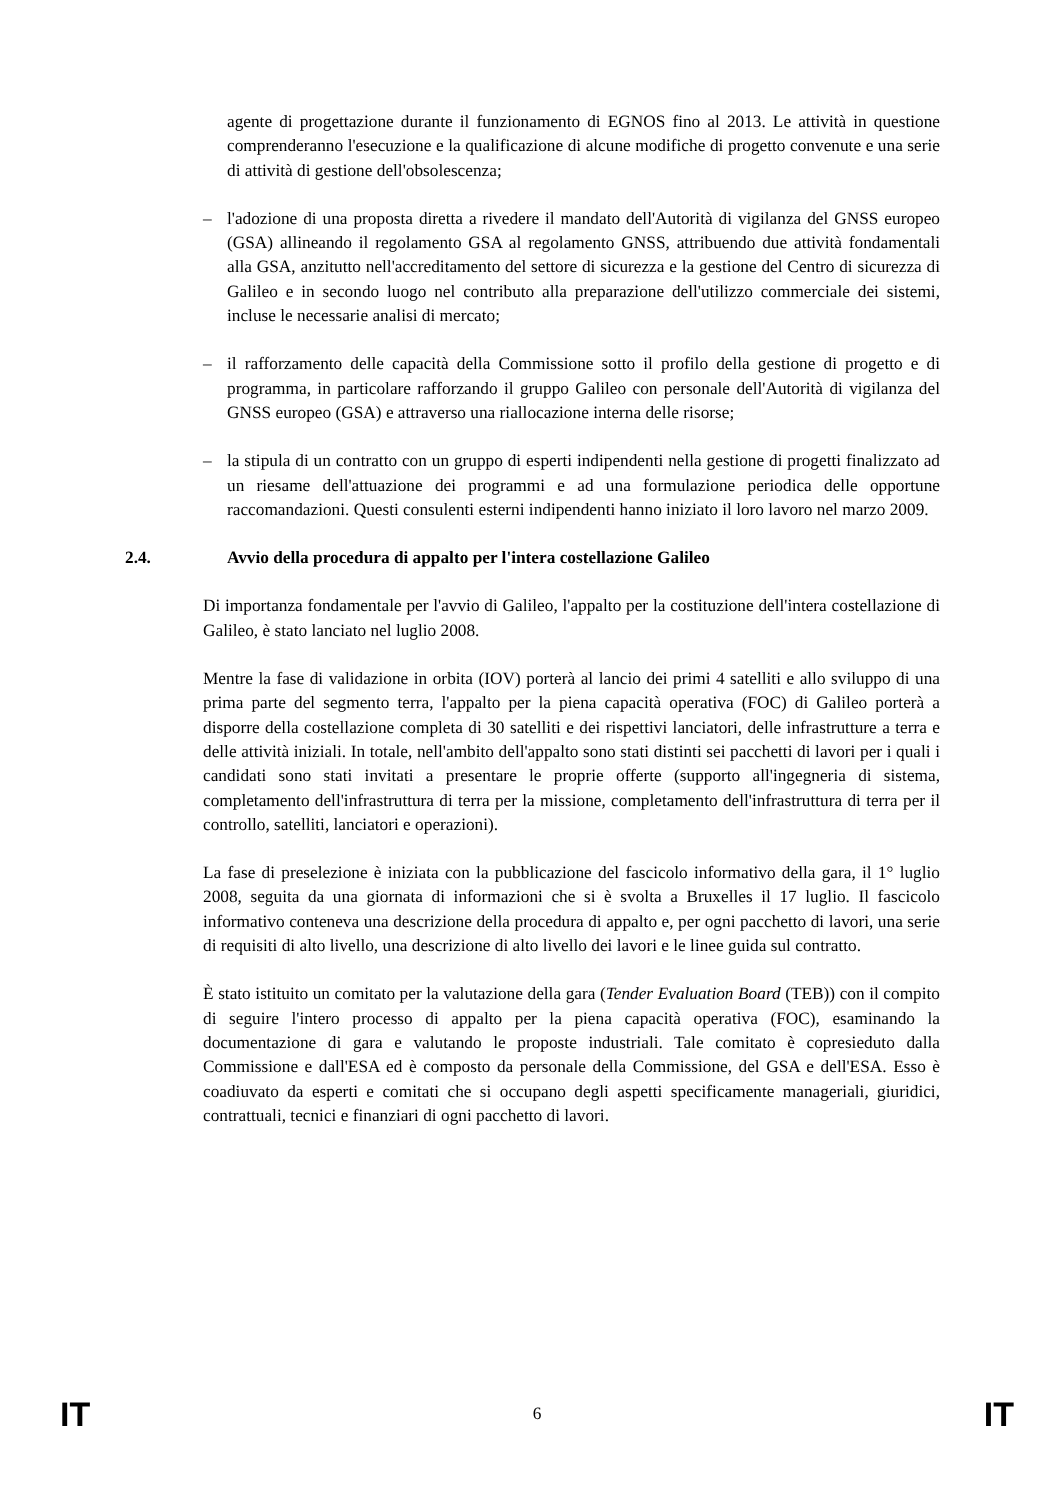agente di progettazione durante il funzionamento di EGNOS fino al 2013. Le attività in questione comprenderanno l'esecuzione e la qualificazione di alcune modifiche di progetto convenute e una serie di attività di gestione dell'obsolescenza;
– l'adozione di una proposta diretta a rivedere il mandato dell'Autorità di vigilanza del GNSS europeo (GSA) allineando il regolamento GSA al regolamento GNSS, attribuendo due attività fondamentali alla GSA, anzitutto nell'accreditamento del settore di sicurezza e la gestione del Centro di sicurezza di Galileo e in secondo luogo nel contributo alla preparazione dell'utilizzo commerciale dei sistemi, incluse le necessarie analisi di mercato;
– il rafforzamento delle capacità della Commissione sotto il profilo della gestione di progetto e di programma, in particolare rafforzando il gruppo Galileo con personale dell'Autorità di vigilanza del GNSS europeo (GSA) e attraverso una riallocazione interna delle risorse;
– la stipula di un contratto con un gruppo di esperti indipendenti nella gestione di progetti finalizzato ad un riesame dell'attuazione dei programmi e ad una formulazione periodica delle opportune raccomandazioni. Questi consulenti esterni indipendenti hanno iniziato il loro lavoro nel marzo 2009.
2.4. Avvio della procedura di appalto per l'intera costellazione Galileo
Di importanza fondamentale per l'avvio di Galileo, l'appalto per la costituzione dell'intera costellazione di Galileo, è stato lanciato nel luglio 2008.
Mentre la fase di validazione in orbita (IOV) porterà al lancio dei primi 4 satelliti e allo sviluppo di una prima parte del segmento terra, l'appalto per la piena capacità operativa (FOC) di Galileo porterà a disporre della costellazione completa di 30 satelliti e dei rispettivi lanciatori, delle infrastrutture a terra e delle attività iniziali. In totale, nell'ambito dell'appalto sono stati distinti sei pacchetti di lavori per i quali i candidati sono stati invitati a presentare le proprie offerte (supporto all'ingegneria di sistema, completamento dell'infrastruttura di terra per la missione, completamento dell'infrastruttura di terra per il controllo, satelliti, lanciatori e operazioni).
La fase di preselezione è iniziata con la pubblicazione del fascicolo informativo della gara, il 1° luglio 2008, seguita da una giornata di informazioni che si è svolta a Bruxelles il 17 luglio. Il fascicolo informativo conteneva una descrizione della procedura di appalto e, per ogni pacchetto di lavori, una serie di requisiti di alto livello, una descrizione di alto livello dei lavori e le linee guida sul contratto.
È stato istituito un comitato per la valutazione della gara (Tender Evaluation Board (TEB)) con il compito di seguire l'intero processo di appalto per la piena capacità operativa (FOC), esaminando la documentazione di gara e valutando le proposte industriali. Tale comitato è copresieduto dalla Commissione e dall'ESA ed è composto da personale della Commissione, del GSA e dell'ESA. Esso è coadiuvato da esperti e comitati che si occupano degli aspetti specificamente manageriali, giuridici, contrattuali, tecnici e finanziari di ogni pacchetto di lavori.
IT 6 IT